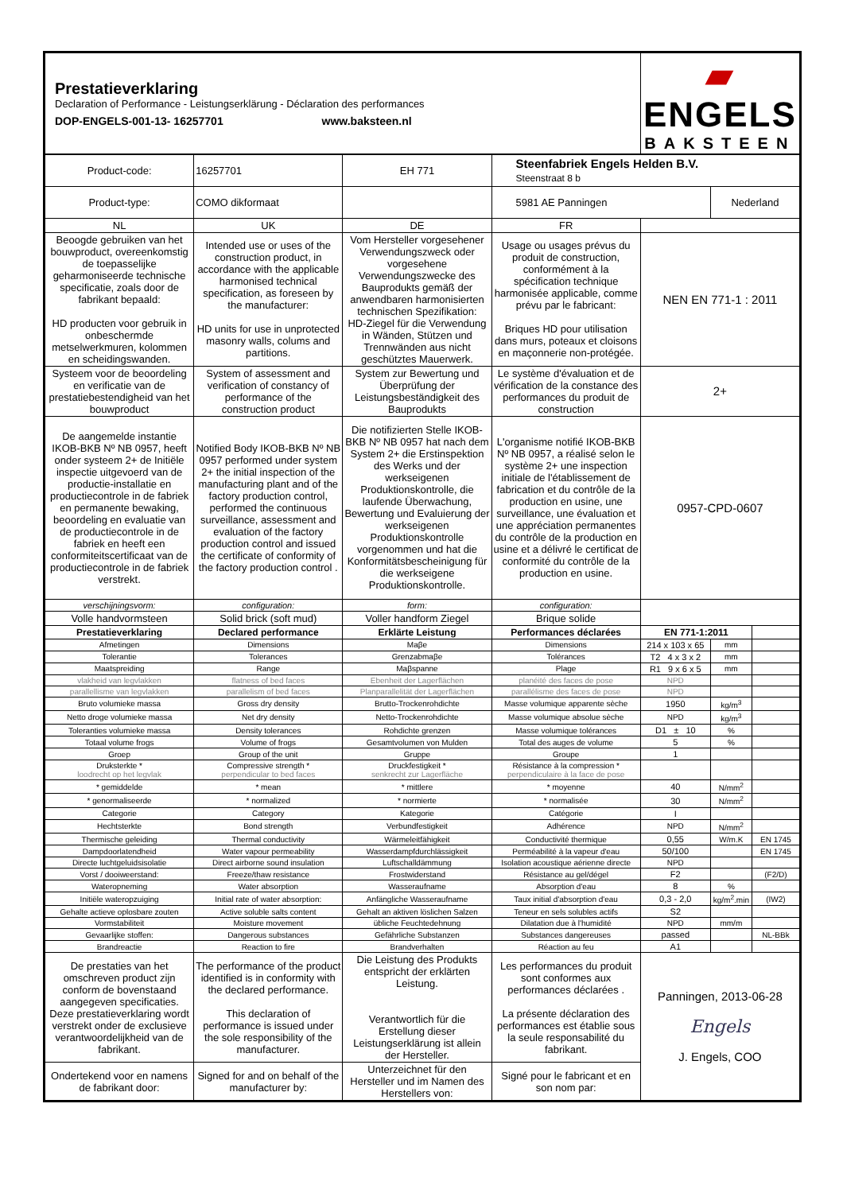| Prestatieverklaring Declaration of Performance - Leistungserklärung - Déclaration des performances DOP-ENGELS-001-13- 16257701 www.baksteen.nl | | | | ▰ ENGELS BAKSTEEN | | |
| Product-code: | 16257701 | EH 771 | Steenfabriek Engels Helden B.V. Steenstraat 8 b | | | |
| Product-type: | COMO dikformaat | | 5981 AE Panningen | | Nederland | |
| NL | UK | DE | FR | | | |
| Beoogde gebruiken van het bouwproduct, overeenkomstig de toepasselijke geharmoniseerde technische specificatie, zoals door de fabrikant bepaald: HD producten voor gebruik in onbeschermde metselwerkmuren, kolommen en scheidingswanden. | Intended use or uses of the construction product, in accordance with the applicable harmonised technical specification, as foreseen by the manufacturer: HD units for use in unprotected masonry walls, colums and partitions. | Vom Hersteller vorgesehener Verwendungszweck oder vorgesehene Verwendungszwecke des Bauprodukts gemäß der anwendbaren harmonisierten technischen Spezifikation: HD-Ziegel für die Verwendung in Wänden, Stützen und Trennwänden aus nicht geschütztes Mauerwerk. | Usage ou usages prévus du produit de construction, conformément à la spécification technique harmonisée applicable, comme prévu par le fabricant: Briques HD pour utilisation dans murs, poteaux et cloisons en maçonnerie non-protégée. | NEN EN 771-1 : 2011 | | |
| Systeem voor de beoordeling en verificatie van de prestatiebestendigheid van het bouwproduct | System of assessment and verification of constancy of performance of the construction product | System zur Bewertung und Überprüfung der Leistungsbeständigkeit des Bauprodukts | Le système d'évaluation et de vérification de la constance des performances du produit de construction | 2+ | | |
| De aangemelde instantie IKOB-BKB Nº NB 0957, heeft onder systeem 2+ de Initiële inspectie uitgevoerd van de productie-installatie en productiecontrole in de fabriek en permanente bewaking, beoordeling en evaluatie van de productiecontrole in de fabriek en heeft een conformiteitscertificaat van de productiecontrole in de fabriek verstrekt. | Notified Body IKOB-BKB Nº NB 0957 performed under system 2+ the initial inspection of the manufacturing plant and of the factory production control, performed the continuous surveillance, assessment and evaluation of the factory production control and issued the certificate of conformity of the factory production control . | Die notifizierten Stelle IKOB-BKB Nº NB 0957 hat nach dem System 2+ die Erstinspektion des Werks und der werkseigenen Produktionskontrolle, die laufende Überwachung, Bewertung und Evaluierung der werkseigenen Produktionskontrolle vorgenommen und hat die Konformitätsbescheinigung für die werkseigene Produktionskontrolle. | L'organisme notifié IKOB-BKB Nº NB 0957, a réalisé selon le système 2+ une inspection initiale de l'établissement de fabrication et du contrôle de la production en usine, une surveillance, une évaluation et une appréciation permanentes du contrôle de la production en usine et a délivré le certificat de conformité du contrôle de la production en usine. | 0957-CPD-0607 | | |
| verschijningsvorm: | configuration: | form: | configuration: | | | |
| Volle handvormsteen | Solid brick (soft mud) | Voller handform Ziegel | Brique solide | | | |
| Prestatieverklaring | Declared performance | Erklärte Leistung | Performances déclarées | EN 771-1:2011 | | |
| Afmetingen | Dimensions | Maβe | Dimensions | 214 x 103 x 65 | mm | |
| Tolerantie | Tolerances | Grenzabmaβe | Tolérances | T2 4 x 3 x 2 | mm | |
| Maatspreiding | Range | Maβspanne | Plage | R1 9 x 6 x 5 | mm | |
| vlakheid van legvlakken | flatness of bed faces | Ebenheit der Lagerflächen | planéité des faces de pose | NPD | | |
| parallellisme van legvlakken | parallelism of bed faces | Planparallelität der Lagerflächen | parallélisme des faces de pose | NPD | | |
| Bruto volumieke massa | Gross dry density | Brutto-Trockenrohdichte | Masse volumique apparente sèche | 1950 | kg/m<sup>3</sup> | |
| Netto droge volumieke massa | Net dry density | Netto-Trockenrohdichte | Masse volumique absolue sèche | NPD | kg/m<sup>3</sup> | |
| Toleranties volumieke massa | Density tolerances | Rohdichte grenzen | Masse volumique tolérances | D1 ± 10 | % | |
| Totaal volume frogs | Volume of frogs | Gesamtvolumen von Mulden | Total des auges de volume | 5 | % | |
| Groep | Group of the unit | Gruppe | Groupe | 1 | | |
| Druksterkte * loodrecht op het legvlak | Compressive strength * perpendicular to bed faces | Druckfestigkeit * senkrecht zur Lagerfläche | Résistance à la compression * perpendiculaire à la face de pose | | | |
| * gemiddelde | * mean | * mittlere | * moyenne | 40 | N/mm<sup>2</sup> | |
| * genormaliseerde | * normalized | * normierte | * normalisée | 30 | N/mm<sup>2</sup> | |
| Categorie | Category | Kategorie | Catégorie | I | | |
| Hechtsterkte | Bond strength | Verbundfestigkeit | Adhérence | NPD | N/mm<sup>2</sup> | |
| Thermische geleiding | Thermal conductivity | Wärmeleitfähigkeit | Conductivité thermique | 0,55 | W/m.K | EN 1745 |
| Dampdoorlatendheid | Water vapour permeability | Wasserdampfdurchlässigkeit | Perméabilité à la vapeur d'eau | 50/100 | | EN 1745 |
| Directe luchtgeluidsisolatie | Direct airborne sound insulation | Luftschalldämmung | Isolation acoustique aérienne directe | NPD | | |
| Vorst / dooiweerstand: | Freeze/thaw resistance | Frostwiderstand | Résistance au gel/dégel | F2 | | (F2/D) |
| Wateropneming | Water absorption | Wasseraufname | Absorption d'eau | 8 | % | |
| Initiële wateropzuiging | Initial rate of water absorption: | Anfängliche Wasseraufname | Taux initial d'absorption d'eau | 0,3 - 2,0 | kg/m<sup>2</sup>.min | (IW2) |
| Gehalte actieve oplosbare zouten | Active soluble salts content | Gehalt an aktiven löslichen Salzen | Teneur en sels solubles actifs | S2 | | |
| Vormstabiliteit | Moisture movement | übliche Feuchtedehnung | Dilatation due à l'humidité | NPD | mm/m | |
| Gevaarlijke stoffen: | Dangerous substances | Gefährliche Substanzen | Substances dangereuses | passed | | NL-BBk |
| Brandreactie | Reaction to fire | Brandverhalten | Réaction au feu | A1 | | |
| De prestaties van het omschreven product zijn conform de bovenstaand aangegeven specificaties. Deze prestatieverklaring wordt verstrekt onder de exclusieve verantwoordelijkheid van de fabrikant. | The performance of the product identified is in conformity with the declared performance. This declaration of performance is issued under the sole responsibility of the manufacturer. | Die Leistung des Produkts entspricht der erklärten Leistung. Verantwortlich für die Erstellung dieser Leistungserklärung ist allein der Hersteller. | Les performances du produit sont conformes aux performances déclarées . La présente déclaration des performances est établie sous la seule responsabilité du fabrikant. | Panningen, 2013-06-28 Engels J. Engels, COO | | |
| Ondertekend voor en namens de fabrikant door: | Signed for and on behalf of the manufacturer by: | Unterzeichnet für den Hersteller und im Namen des Herstellers von: | Signé pour le fabricant et en son nom par: | | | |